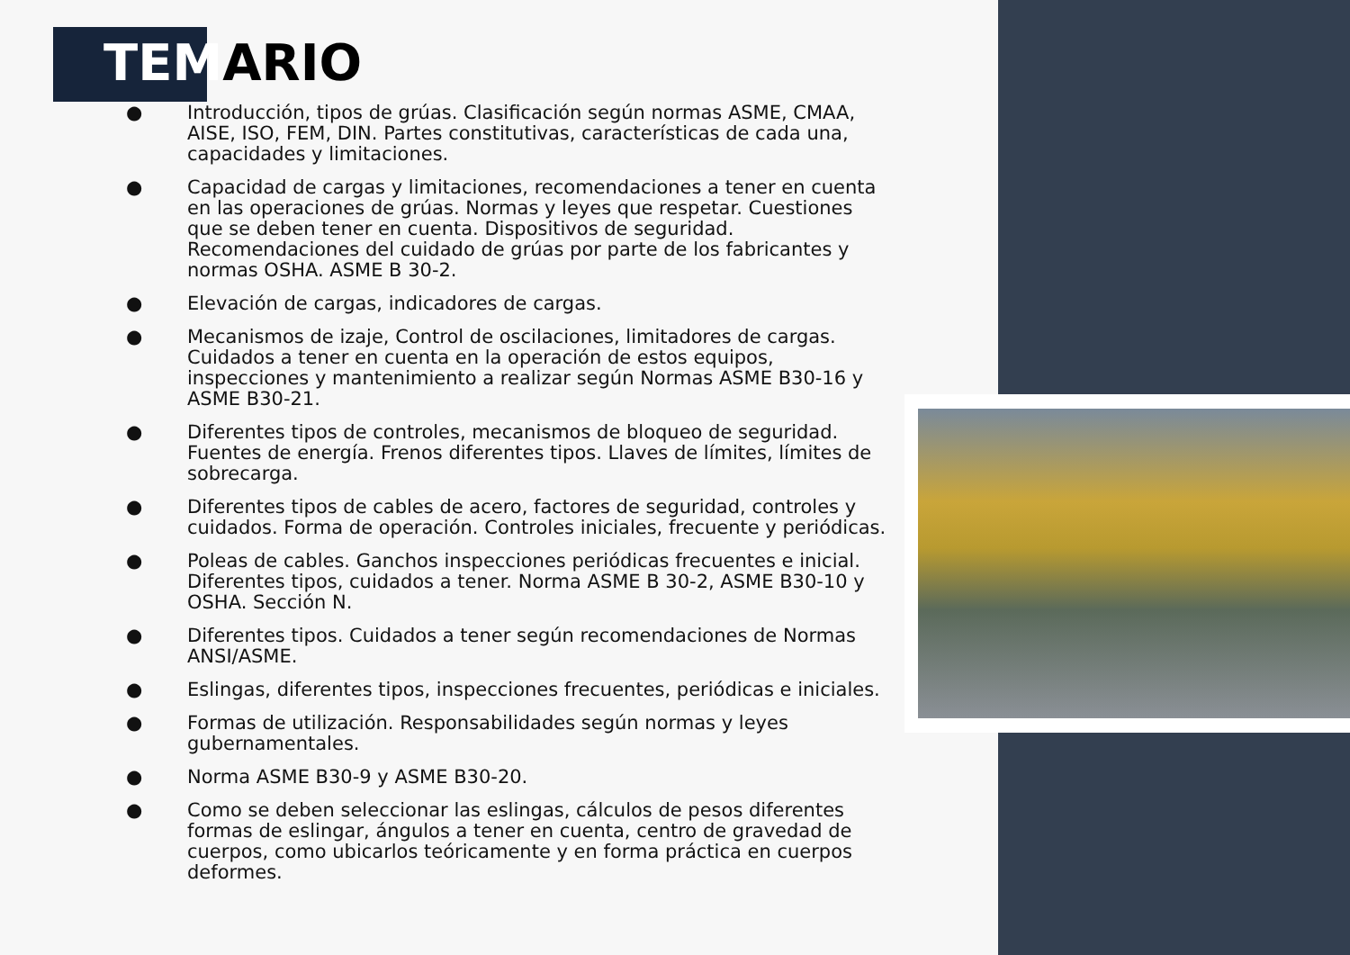TEMARIO
● Introducción, tipos de grúas. Clasificación según normas ASME, CMAA, AISE, ISO, FEM, DIN. Partes constitutivas, características de cada una, capacidades y limitaciones.
● Capacidad de cargas y limitaciones, recomendaciones a tener en cuenta en las operaciones de grúas. Normas y leyes que respetar. Cuestiones que se deben tener en cuenta. Dispositivos de seguridad. Recomendaciones del cuidado de grúas por parte de los fabricantes y normas OSHA. ASME B 30-2.
● Elevación de cargas, indicadores de cargas.
● Mecanismos de izaje, Control de oscilaciones, limitadores de cargas. Cuidados a tener en cuenta en la operación de estos equipos, inspecciones y mantenimiento a realizar según Normas ASME B30-16 y ASME B30-21.
● Diferentes tipos de controles, mecanismos de bloqueo de seguridad. Fuentes de energía. Frenos diferentes tipos. Llaves de límites, límites de sobrecarga.
● Diferentes tipos de cables de acero, factores de seguridad, controles y cuidados. Forma de operación. Controles iniciales, frecuente y periódicas.
● Poleas de cables. Ganchos inspecciones periódicas frecuentes e inicial. Diferentes tipos, cuidados a tener. Norma ASME B 30-2, ASME B30-10 y OSHA. Sección N.
● Diferentes tipos. Cuidados a tener según recomendaciones de Normas ANSI/ASME.
● Eslingas, diferentes tipos, inspecciones frecuentes, periódicas e iniciales.
● Formas de utilización. Responsabilidades según normas y leyes gubernamentales.
● Norma ASME B30-9 y ASME B30-20.
● Como se deben seleccionar las eslingas, cálculos de pesos diferentes formas de eslingar, ángulos a tener en cuenta, centro de gravedad de cuerpos, como ubicarlos teóricamente y en forma práctica en cuerpos deformes.